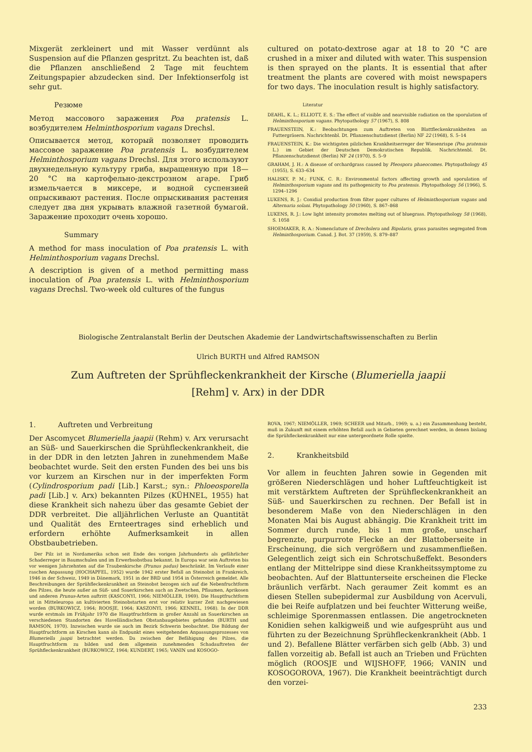Mixgerät zerkleinert und mit Wasser verdünnt als Suspension auf die Pflanzen gespritzt. Zu beachten ist, daß die Pflanzen anschließend 2 Tage mit feuchtem Zeitungspapier abzudecken sind. Der Infektionserfolg ist sehr gut.
Резюме
Метод массового заражения Poa pratensis L. возбудителем Helminthosporium vagans Drechsl.
Описывается метод, который позволяет проводить массовое заражение Poa pratensis L. возбудителем Helminthosporium vagans Drechsl. Для этого используют двухнедельную культуру гриба, выращенную при 18—20 °C на картофельно-декстрозном агаре. Гриб измельчается в миксере, и водной суспензией опрыскивают растения. После опрыскивания растения следует два дня укрывать влажной газетной бумагой. Заражение проходит очень хорошо.
Summary
A method for mass inoculation of Poa pratensis L. with Helminthosporium vagans Drechsl.
A description is given of a method permitting mass inoculation of Poa pratensis L. with Helminthosporium vagans Drechsl. Two-week old cultures of the fungus
cultured on potato-dextrose agar at 18 to 20 °C are crushed in a mixer and diluted with water. This suspension is then sprayed on the plants. It is essential that after treatment the plants are covered with moist newspapers for two days. The inoculation result is highly satisfactory.
Literatur
DEAHL, K. L.; ELLIOTT, E. S.: The effect of visible and nearvisible radiation on the sporulation of Helminthosporium vagans. Phytopathology 57 (1967), S. 808
FRAUENSTEIN, K.: Beobachtungen zum Auftreten von Blattfleckenkrankheiten an Futtergräsern. Nachrichtenbl. Dt. Pflanzenschutzdienst (Berlin) NF 22 (1968), S. 5–14
FRAUENSTEIN, K.: Die wichtigsten pilzlichen Krankheitserreger der Wiesenrispe (Poa pratensis L.) im Gebiet der Deutschen Demokratischen Republik. Nachrichtenbl. Dt. Pflanzenschutzdienst (Berlin) NF 24 (1970), S. 5–9
GRAHAM, J. H.: A disease of orchardgrass caused by Pleospora phaeocomes. Phytopathology 45 (1955), S. 633–634
HALISKY, P. M.; FUNK, C. R.: Environmental factors affecting growth and sporulation of Helminthosporium vagans and its pathogenicity to Poa pratensis. Phytopathology 56 (1966), S. 1294–1296
LUKENS, R. J.: Conidial production from filter paper cultures of Helminthosporium vagans and Alternaria solani. Phytopathology 50 (1960), S. 867–868
LUKENS, R. J.: Low light intensity promotes melting out of bluegrass. Phytopathology 58 (1968), S. 1058
SHOEMAKER, R. A.: Nomenclature of Drechslera and Bipolaris, grass parasites segregated from Helminthosporium. Canad. J. Bot. 37 (1959), S. 879–887
Biologische Zentralanstalt Berlin der Deutschen Akademie der Landwirtschaftswissenschaften zu Berlin
Ulrich BURTH und Alfred RAMSON
Zum Auftreten der Sprühfleckenkrankheit der Kirsche (Blumeriella jaapii
[Rehm] v. Arx) in der DDR
1. Auftreten und Verbreitung
Der Ascomycet Blumeriella jaapii (Rehm) v. Arx verursacht an Süß- und Sauerkirschen die Sprühfleckenkrankheit, die in der DDR in den letzten Jahren in zunehmendem Maße beobachtet wurde. Seit den ersten Funden des bei uns bis vor kurzem an Kirschen nur in der imperfekten Form (Cylindrosporium padi [Lib.] Karst.; syn.: Phloeosporella padi [Lib.] v. Arx) bekannten Pilzes (KÜHNEL, 1955) hat diese Krankheit sich nahezu über das gesamte Gebiet der DDR verbreitet. Die alljährlichen Verluste an Quantität und Qualität des Ernteertrages sind erheblich und erfordern erhöhte Aufmerksamkeit in allen Obstbaubetrieben.
Der Pilz ist in Nordamerika schon seit Ende des vorigen Jahrhunderts als gefährlicher Schaderreger in Baumschulen und im Erwerbsobstbau bekannt. In Europa war sein Auftreten bis vor wenigen Jahrzehnten auf die Traubenkirsche (Prunus padus) beschränkt. Im Verlaufe einer raschen Anpassung (HOCHAPFEL, 1952) wurde 1942 erster Befall an Steinobst in Frankreich, 1946 in der Schweiz, 1949 in Dänemark, 1951 in der BRD und 1954 in Österreich gemeldet. Alle Beschreibungen der Sprühfleckenkrankheit an Steinobst bezogen sich auf die Nebenfruchtform des Pilzes, die heute außer an Süß- und Sauerkirschen auch an Zwetschen, Pflaumen, Aprikosen und anderen Prunus-Arten auftritt (KASCONYI, 1966; NIEMÖLLER, 1969). Die Hauptfruchtform ist in Mitteleuropa an kultivierten Steinobstarten erst vor relativ kurzer Zeit nachgewiesen worden (BURKOWICZ, 1964; ROOSJE, 1964; KASZONYI, 1966; KENNEL, 1968). In der DDR wurde erstmals im Frühjahr 1970 die Hauptfruchtform in großer Anzahl an Sauerkirschen an verschiedenen Standorten des Havelländischen Obstanbaugebietes gefunden (BURTH und RAMSON, 1970). Inzwischen wurde sie auch im Bezirk Schwerin beobachtet. Die Bildung der Hauptfruchtform an Kirschen kann als Endpunkt eines weitgehenden Anpassungsprozesses von Blumeriella jaapii betrachtet werden. Da zwischen der Befähigung des Pilzes, die Hauptfruchtform zu bilden und dem allgemein zunehmenden Schadauftreten der Sprühfleckenkrankheit (BURKOWICZ, 1964; KUNDERT, 1965; VANIN und KOSOGO-
ROVA, 1967; NIEMÖLLER, 1969; SCHEER und Mitarb., 1969; u. a.) ein Zusammenhang besteht, muß in Zukunft mit einem erhöhten Befall auch in Gebieten gerechnet werden, in denen bislang die Sprühfleckenkrankheit nur eine untergeordnete Rolle spielte.
2. Krankheitsbild
Vor allem in feuchten Jahren sowie in Gegenden mit größeren Niederschlägen und hoher Luftfeuchtigkeit ist mit verstärktem Auftreten der Sprühfleckenkrankheit an Süß- und Sauerkirschen zu rechnen. Der Befall ist in besonderem Maße von den Niederschlägen in den Monaten Mai bis August abhängig. Die Krankheit tritt im Sommer durch runde, bis 1 mm große, unscharf begrenzte, purpurrote Flecke an der Blattoberseite in Erscheinung, die sich vergrößern und zusammenfließen. Gelegentlich zeigt sich ein Schrotschußeffekt. Besonders entlang der Mittelrippe sind diese Krankheitssymptome zu beobachten. Auf der Blattunterseite erscheinen die Flecke bräunlich verfärbt. Nach geraumer Zeit kommt es an diesen Stellen subepidermal zur Ausbildung von Acervuli, die bei Reife aufplatzen und bei feuchter Witterung weiße, schleimige Sporenmassen entlassen. Die angetrockneten Konidien sehen kalkigweiß und wie aufgesprüht aus und führten zu der Bezeichnung Sprühfleckenkrankheit (Abb. 1 und 2). Befallene Blätter verfärben sich gelb (Abb. 3) und fallen vorzeitig ab. Befall ist auch an Trieben und Früchten möglich (ROOSJE und WIJSHOFF, 1966; VANIN und KOSOGOROVA, 1967). Die Krankheit beeinträchtigt durch den vorzei-
233